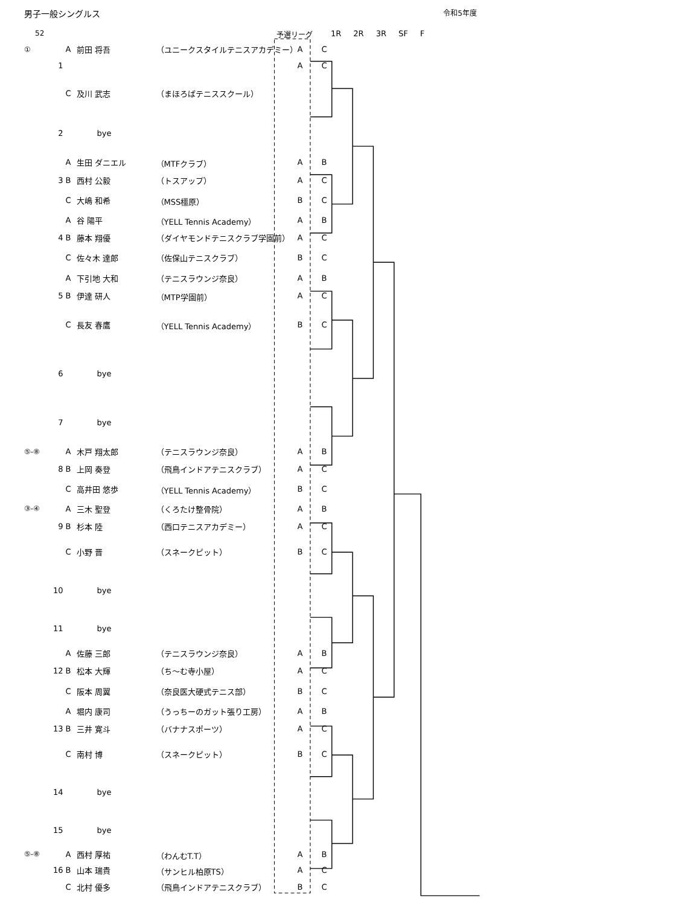男子一般シングルス 令和5年度
52 予選リーグ 1R 2R 3R SF F
| ① | | A | 前田 将吾 | （ユニークスタイルテニスアカデミー） | A | C |
| | 1 | | | | A | C |
| | | C | 及川 武志 | （まほろばテニススクール） | | |
| | 2 | | bye | | | |
| | | A | 生田 ダニエル | （MTFクラブ） | A | B |
| | 3 | B | 西村 公毅 | （トスアップ） | A | C |
| | | C | 大嶋 和希 | （MSS橿原） | B | C |
| | | A | 谷 陽平 | （YELL Tennis Academy） | A | B |
| | 4 | B | 藤本 翔優 | （ダイヤモンドテニスクラブ学園前） | A | C |
| | | C | 佐々木 達郎 | （佐保山テニスクラブ） | B | C |
| | | A | 下引地 大和 | （テニスラウンジ奈良） | A | B |
| | 5 | B | 伊達 研人 | （MTP学園前） | A | C |
| | | C | 長友 春鷹 | （YELL Tennis Academy） | B | C |
| | 6 | | bye | | | |
| | 7 | | bye | | | |
| ⑤-⑧ | | A | 木戸 翔太郎 | （テニスラウンジ奈良） | A | B |
| | 8 | B | 上岡 奏登 | （飛鳥インドアテニスクラブ） | A | C |
| | | C | 高井田 悠歩 | （YELL Tennis Academy） | B | C |
| ③-④ | | A | 三木 聖登 | （くろたけ整骨院） | A | B |
| | 9 | B | 杉本 陸 | （西口テニスアカデミー） | A | C |
| | | C | 小野 晋 | （スネークピット） | B | C |
| | 10 | | bye | | | |
| | 11 | | bye | | | |
| | | A | 佐藤 三郎 | （テニスラウンジ奈良） | A | B |
| | 12 | B | 松本 大輝 | （ち～む寺小屋） | A | C |
| | | C | 阪本 周翼 | （奈良医大硬式テニス部） | B | C |
| | | A | 堀内 康司 | （うっちーのガット張り工房） | A | B |
| | 13 | B | 三井 寛斗 | （バナナスポーツ） | A | C |
| | | C | 南村 博 | （スネークピット） | B | C |
| | 14 | | bye | | | |
| | 15 | | bye | | | |
| ⑤-⑧ | | A | 西村 厚祐 | （わんむT.T） | A | B |
| | 16 | B | 山本 瑞貴 | （サンヒル柏原TS） | A | C |
| | | C | 北村 優多 | （飛鳥インドアテニスクラブ） | B | C |